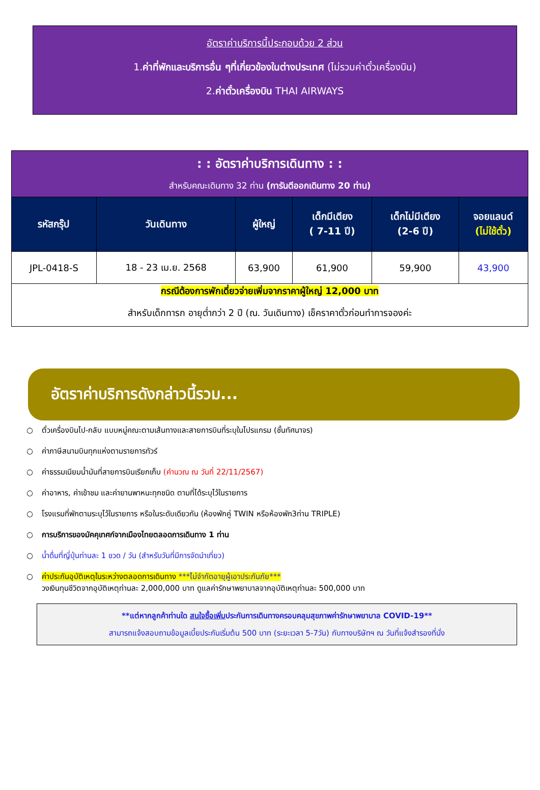อัตราค่าบริการนี้ประกอบด้วย 2 ส่วน
1.ค่าที่พักและบริการอื่น ๆที่เกี่ยวข้องในต่างประเทศ (ไม่รวมค่าตั๋วเครื่องบิน)
2.ค่าตั๋วเครื่องบิน THAI AIRWAYS
| : : อัตราค่าบริการเดินทาง : : สำหรับคณะเดินทาง 32 ท่าน (การันตีออกเดินทาง 20 ท่าน) | | | | | |
| รหัสกรุ๊ป | วันเดินทาง | ผู้ใหญ่ | เด็กมีเตียง ( 7-11 ปี) | เด็กไม่มีเตียง (2-6 ปี) | จอยแลนด์ (ไม่ใช้ตั๋ว) |
| JPL-0418-S | 18 - 23 เม.ย. 2568 | 63,900 | 61,900 | 59,900 | 43,900 |
| กรณีต้องการพักเดี่ยวจ่ายเพิ่มจากราคาผู้ใหญ่ 12,000 บาท สำหรับเด็กทารก อายุต่ำกว่า 2 ปี (ณ. วันเดินทาง) เช็คราคาตั๋วก่อนทำการจองค่ะ | | | | | |
อัตราค่าบริการดังกล่าวนี้รวม...
○ ตั๋วเครื่องบินไป-กลับ แบบหมู่คณะตามเส้นทางและสายการบินที่ระบุในโปรแกรม (ชั้นทัศนาจร)
○ ค่าภาษีสนามบินทุกแห่งตามรายการทัวร์
○ ค่าธรรมเนียมน้ำมันที่สายการบินเรียกเก็บ (คำนวณ ณ วันที่ 22/11/2567)
○ ค่าอาหาร, ค่าเข้าชม และค่ายานพาหนะทุกชนิด ตามที่ได้ระบุไว้ในรายการ
○ โรงแรมที่พักตามระบุไว้ในรายการ หรือในระดับเดียวกัน (ห้องพักคู่ TWIN หรือห้องพัก3ท่าน TRIPLE)
○ การบริการของมัคคุเทศก์จากเมืองไทยตลอดการเดินทาง 1 ท่าน
○ น้ำดื่มที่ญี่ปุ่นท่านละ 1 ขวด / วัน (สำหรับวันที่มีการจัดนำเที่ยว)
○ ค่าประกันอุบัติเหตุในระหว่างตลอดการเดินทาง ***ไม่จำกัดอายุผู้เอาประกันภัย***
วงเงินทุนชีวิตจากอุบัติเหตุท่านละ 2,000,000 บาท ดูแลค่ารักษาพยาบาลจากอุบัติเหตุท่านละ 500,000 บาท
**แต่หากลูกค้าท่านใด สนใจซื้อเพิ่มประกันการเดินทางครอบคลุมสุขภาพค่ารักษาพยาบาล COVID-19**
สามารถแจ้งสอบถามข้อมูลเบี้ยประกันเริ่มต้น 500 บาท (ระยะเวลา 5-7วัน) กับทางบริษัทฯ ณ วันที่แจ้งสำรองที่นั่ง